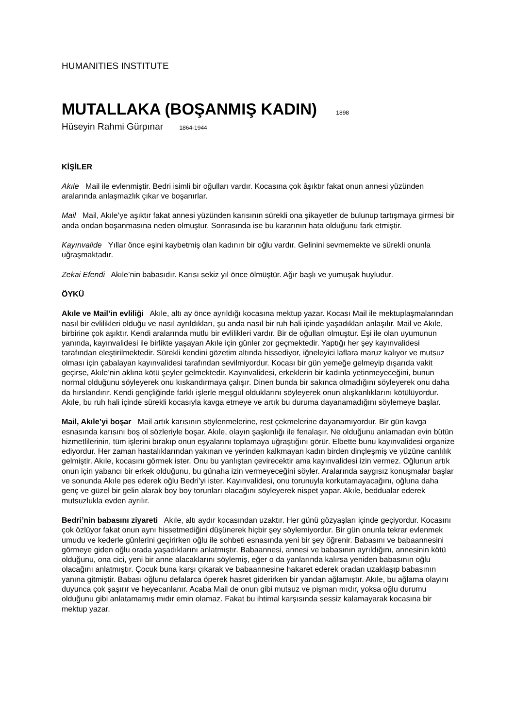HUMANITIES INSTITUTE
MUTALLAKA (BOŞANMIŞ KADIN) 1898
Hüseyin Rahmi Gürpınar 1864-1944
KİŞİLER
Akıle Mail ile evlenmiştir. Bedri isimli bir oğulları vardır. Kocasına çok âşıktır fakat onun annesi yüzünden aralarında anlaşmazlık çıkar ve boşanırlar.
Mail Mail, Akıle’ye aşıktır fakat annesi yüzünden karısının sürekli ona şikayetler de bulunup tartışmaya girmesi bir anda ondan boşanmasına neden olmuştur. Sonrasında ise bu kararının hata olduğunu fark etmiştir.
Kayınvalide Yıllar önce eşini kaybetmiş olan kadının bir oğlu vardır. Gelinini sevmemekte ve sürekli onunla uğraşmaktadır.
Zekai Efendi Akıle’nin babasıdır. Karısı sekiz yıl önce ölmüştür. Ağır başlı ve yumuşak huyludur.
ÖYKÜ
Akıle ve Mail’in evliliği Akıle, altı ay önce ayrıldığı kocasına mektup yazar. Kocası Mail ile mektuplaşmalarından nasıl bir evlilikleri olduğu ve nasıl ayrıldıkları, şu anda nasıl bir ruh hali içinde yaşadıkları anlaşılır. Mail ve Akıle, birbirine çok aşıktır. Kendi aralarında mutlu bir evlilikleri vardır. Bir de oğulları olmuştur. Eşi ile olan uyumunun yanında, kayınvalidesi ile birlikte yaşayan Akıle için günler zor geçmektedir. Yaptığı her şey kayınvalidesi tarafından eleştirilmektedir. Sürekli kendini gözetim altında hissediyor, iğneleyici laflara maruz kalıyor ve mutsuz olması için çabalayan kayınvalidesi tarafından sevilmiyordur. Kocası bir gün yemeğe gelmeyip dışarıda vakit geçirse, Akıle’nin aklına kötü şeyler gelmektedir. Kayınvalidesi, erkeklerin bir kadınla yetinmeyeceğini, bunun normal olduğunu söyleyerek onu kıskandırmaya çalışır. Dinen bunda bir sakınca olmadığını söyleyerek onu daha da hırslandırır. Kendi gençliğinde farklı işlerle meşgul olduklarını söyleyerek onun alışkanlıklarını kötülüyordur. Akıle, bu ruh hali içinde sürekli kocasıyla kavga etmeye ve artık bu duruma dayanamadığını söylemeye başlar.
Mail, Akıle’yi boşar Mail artık karısının söylenmelerine, rest çekmelerine dayanamıyordur. Bir gün kavga esnasında karısını boş ol sözleriyle boşar. Akıle, olayın şaşkınlığı ile fenalaşır. Ne olduğunu anlamadan evin bütün hizmetlilerinin, tüm işlerini bırakıp onun eşyalarını toplamaya uğraştığını görür. Elbette bunu kayınvalidesi organize ediyordur. Her zaman hastalıklarından yakınan ve yerinden kalkmayan kadın birden dinçleşmiş ve yüzüne canlılık gelmiştir. Akıle, kocasını görmek ister. Onu bu yanlıştan çevirecektir ama kayınvalidesi izin vermez. Oğlunun artık onun için yabancı bir erkek olduğunu, bu günaha izin vermeyeceğini söyler. Aralarında saygısız konuşmalar başlar ve sonunda Akıle pes ederek oğlu Bedri’yi ister. Kayınvalidesi, onu torunuyla korkutamayacağını, oğluna daha genç ve güzel bir gelin alarak boy boy torunları olacağını söyleyerek nispet yapar. Akıle, beddualar ederek mutsuzlukla evden ayrılır.
Bedri’nin babasını ziyareti Akıle, altı aydır kocasından uzaktır. Her günü gözyaşları içinde geçiyordur. Kocasını çok özlüyor fakat onun aynı hissetmediğini düşünerek hiçbir şey söylemiyordur. Bir gün onunla tekrar evlenmek umudu ve kederle günlerini geçirirken oğlu ile sohbeti esnasında yeni bir şey öğrenir. Babasını ve babaannesini görmeye giden oğlu orada yaşadıklarını anlatmıştır. Babaannesi, annesi ve babasının ayrıldığını, annesinin kötü olduğunu, ona cici, yeni bir anne alacaklarını söylemiş, eğer o da yanlarında kalırsa yeniden babasının oğlu olacağını anlatmıştır. Çocuk buna karşı çıkarak ve babaannesine hakaret ederek oradan uzaklaşıp babasının yanına gitmiştir. Babası oğlunu defalarca öperek hasret giderirken bir yandan ağlamıştır. Akıle, bu ağlama olayını duyunca çok şaşırır ve heyecanlanır. Acaba Mail de onun gibi mutsuz ve pişman mıdır, yoksa oğlu durumu olduğunu gibi anlatamamış mıdır emin olamaz. Fakat bu ihtimal karşısında sessiz kalamayarak kocasına bir mektup yazar.